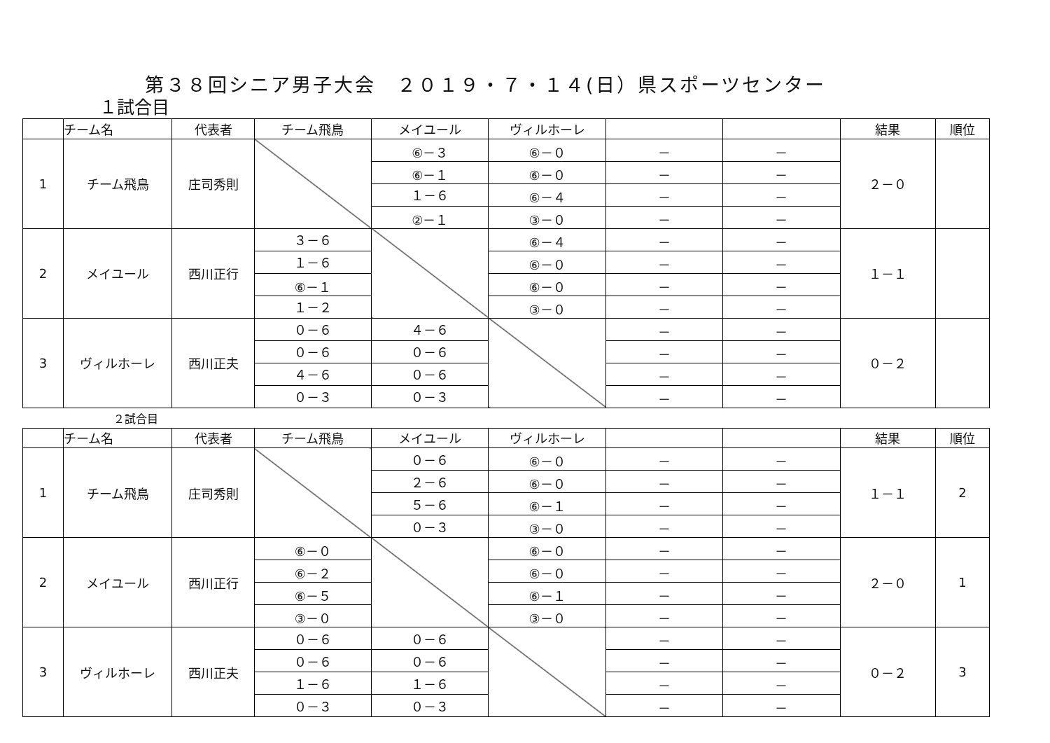第３８回シニア男子大会　２０１９・７・１４(日）県スポーツセンター
１試合目
| | チーム名 | 代表者 | チーム飛鳥 | メイユール | ヴィルホーレ | | | 結果 | 順位 |
| --- | --- | --- | --- | --- | --- | --- | --- | --- | --- |
| 1 | チーム飛鳥 | 庄司秀則 | | ⑥－３ | ⑥－０ | － | － | ２－０ | |
| | | | | ⑥－１ | ⑥－０ | － | － | | |
| | | | | １－６ | ⑥－４ | － | － | | |
| | | | | ②－１ | ③－０ | － | － | | |
| 2 | メイユール | 西川正行 | ３－６ | | ⑥－４ | － | － | １－１ | |
| | | | １－６ | | ⑥－０ | － | － | | |
| | | | ⑥－１ | | ⑥－０ | － | － | | |
| | | | １－２ | | ③－０ | － | － | | |
| 3 | ヴィルホーレ | 西川正夫 | ０－６ | ４－６ | | － | － | ０－２ | |
| | | | ０－６ | ０－６ | | － | － | | |
| | | | ４－６ | ０－６ | | － | － | | |
| | | | ０－３ | ０－３ | | － | － | | |
２試合目
| | チーム名 | 代表者 | チーム飛鳥 | メイユール | ヴィルホーレ | | | 結果 | 順位 |
| --- | --- | --- | --- | --- | --- | --- | --- | --- | --- |
| 1 | チーム飛鳥 | 庄司秀則 | | ０－６ | ⑥－０ | － | － | １－１ | 2 |
| | | | | ２－６ | ⑥－０ | － | － | | |
| | | | | ５－６ | ⑥－１ | － | － | | |
| | | | | ０－３ | ③－０ | － | － | | |
| 2 | メイユール | 西川正行 | ⑥－０ | | ⑥－０ | － | － | ２－０ | 1 |
| | | | ⑥－２ | | ⑥－０ | － | － | | |
| | | | ⑥－５ | | ⑥－１ | － | － | | |
| | | | ③－０ | | ③－０ | － | － | | |
| 3 | ヴィルホーレ | 西川正夫 | ０－６ | ０－６ | | － | － | ０－２ | 3 |
| | | | ０－６ | ０－６ | | － | － | | |
| | | | １－６ | １－６ | | － | － | | |
| | | | ０－３ | ０－３ | | － | － | | |